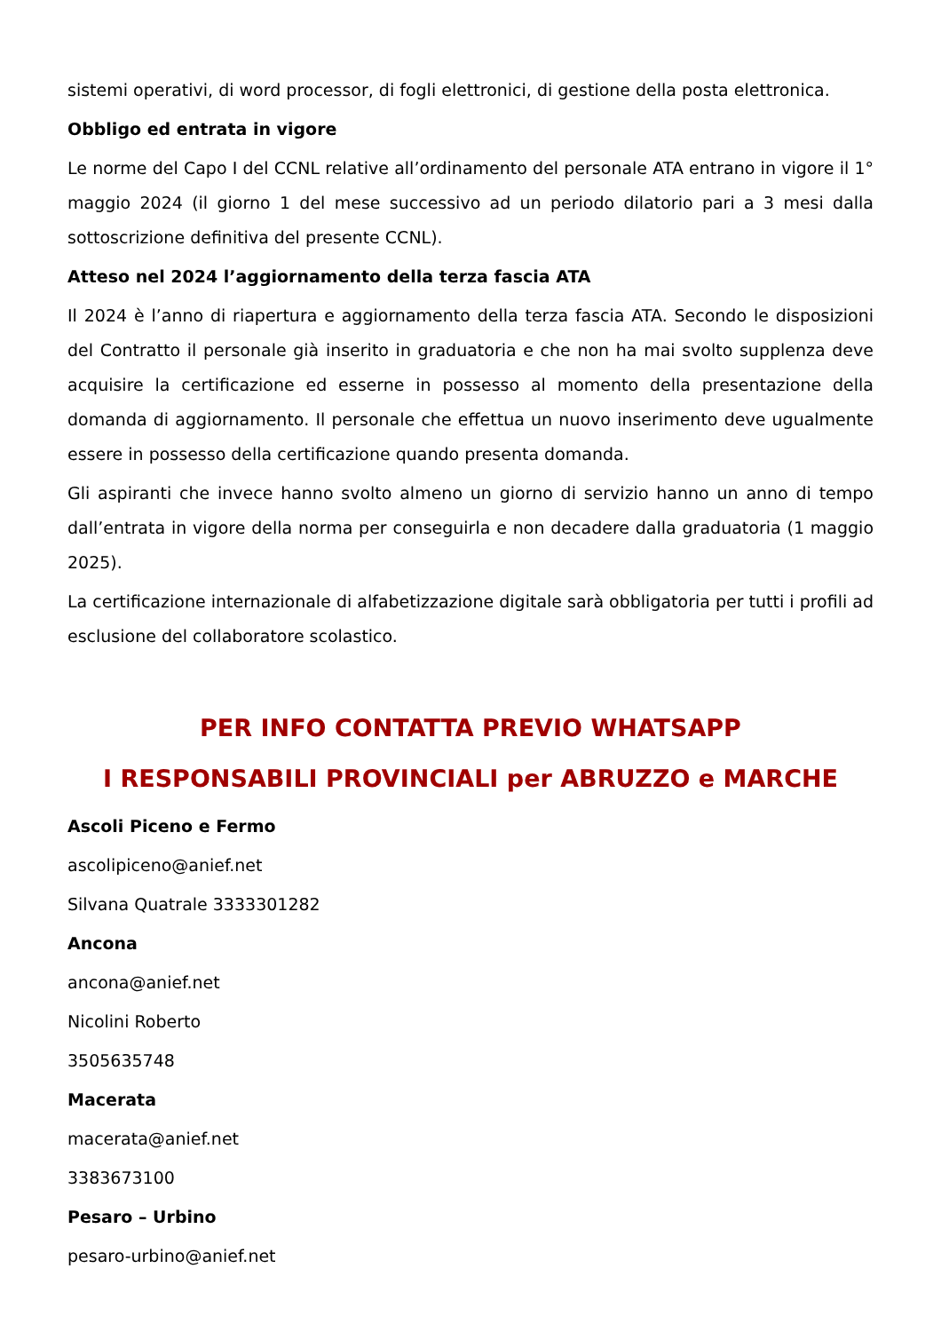sistemi operativi, di word processor, di fogli elettronici, di gestione della posta elettronica.
Obbligo ed entrata in vigore
Le norme del Capo I del CCNL relative all’ordinamento del personale ATA entrano in vigore il 1° maggio 2024 (il giorno 1 del mese successivo ad un periodo dilatorio pari a 3 mesi dalla sottoscrizione definitiva del presente CCNL).
Atteso nel 2024 l’aggiornamento della terza fascia ATA
Il 2024 è l’anno di riapertura e aggiornamento della terza fascia ATA. Secondo le disposizioni del Contratto il personale già inserito in graduatoria e che non ha mai svolto supplenza deve acquisire la certificazione ed esserne in possesso al momento della presentazione della domanda di aggiornamento. Il personale che effettua un nuovo inserimento deve ugualmente essere in possesso della certificazione quando presenta domanda.
Gli aspiranti che invece hanno svolto almeno un giorno di servizio hanno un anno di tempo dall’entrata in vigore della norma per conseguirla e non decadere dalla graduatoria (1 maggio 2025).
La certificazione internazionale di alfabetizzazione digitale sarà obbligatoria per tutti i profili ad esclusione del collaboratore scolastico.
PER INFO CONTATTA PREVIO WHATSAPP
I RESPONSABILI PROVINCIALI per ABRUZZO e MARCHE
Ascoli Piceno e Fermo
ascolipiceno@anief.net
Silvana Quatrale 3333301282
Ancona
ancona@anief.net
Nicolini Roberto
3505635748
Macerata
macerata@anief.net
3383673100
Pesaro – Urbino
pesaro-urbino@anief.net